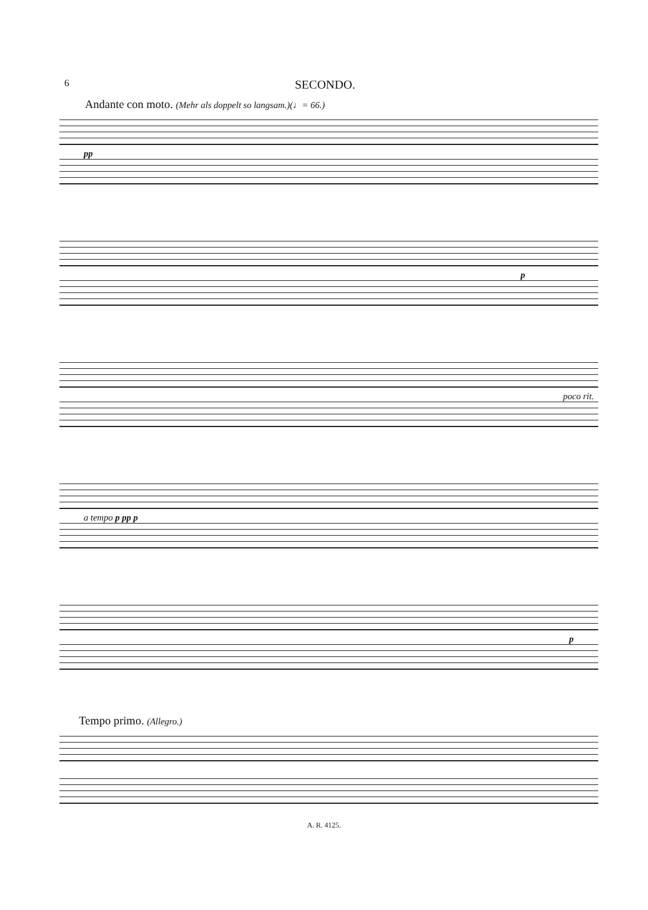6
SECONDO.
Andante con moto. (Mehr als doppelt so langsam.)(♩= 66.)
pp
p
poco rit.
a tempo p pp p
p
Tempo primo. (Allegro.)
A. R. 4125.